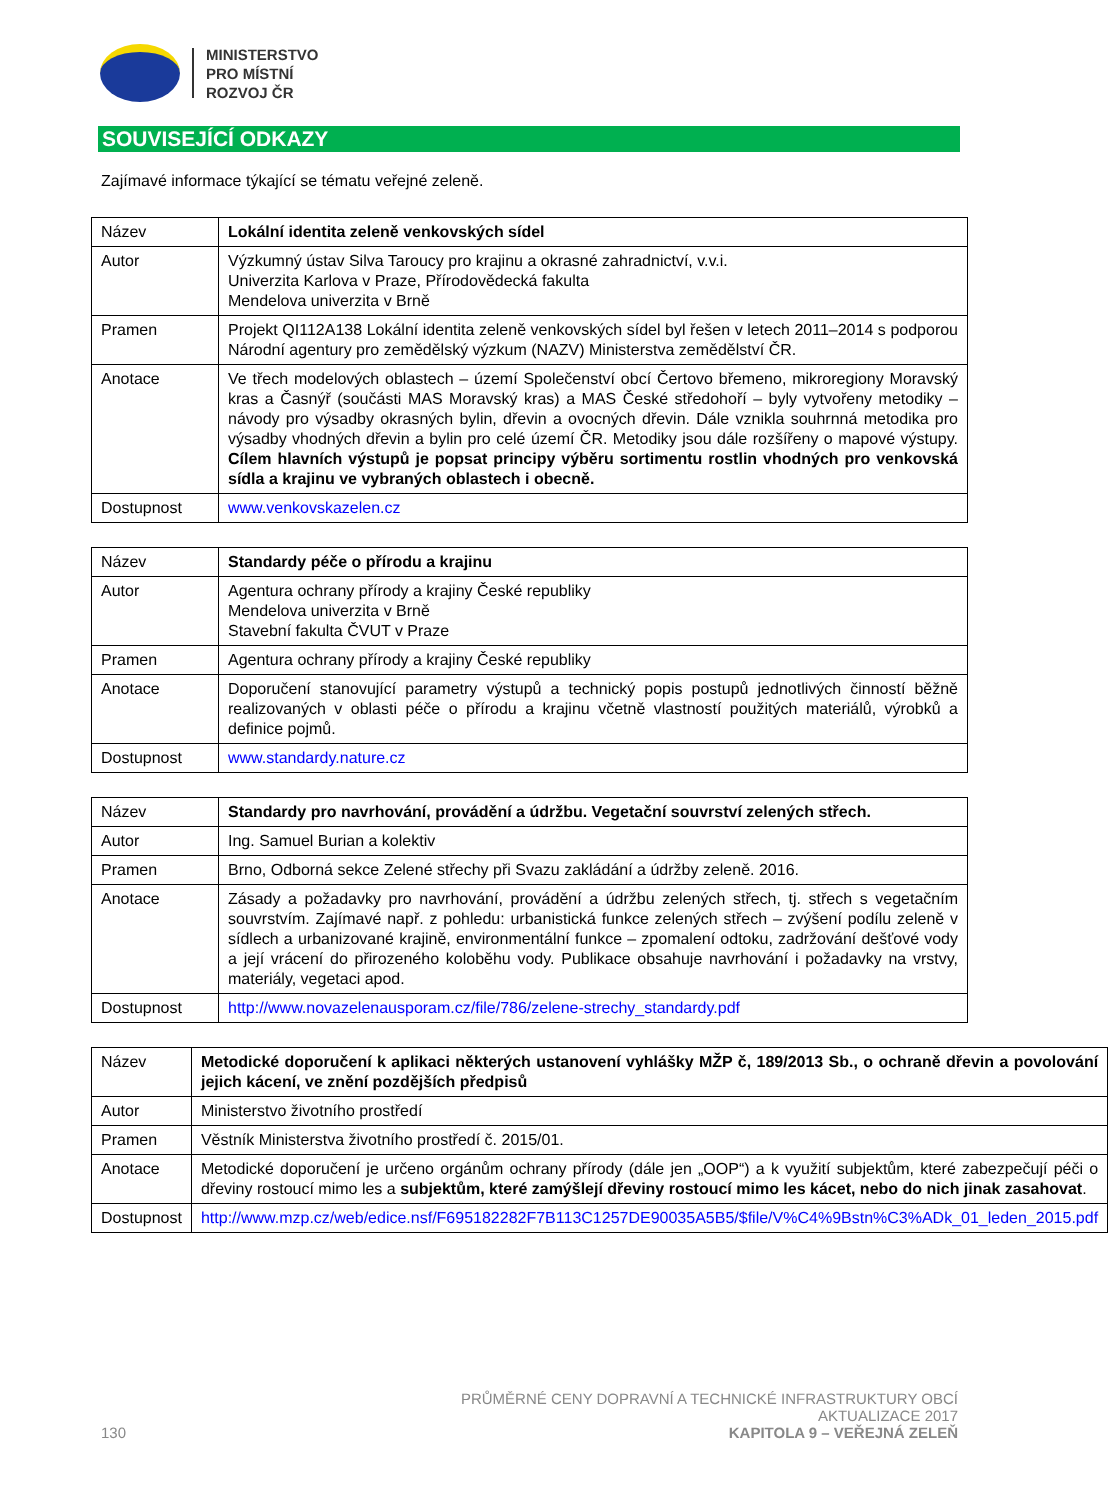MINISTERSTVO
PRO MÍSTNÍ
ROZVOJ ČR
SOUVISEJÍCÍ ODKAZY
Zajímavé informace týkající se tématu veřejné zeleně.
| Název | Lokální identita zeleně venkovských sídel |
| Autor | Výzkumný ústav Silva Taroucy pro krajinu a okrasné zahradnictví, v.v.i. Univerzita Karlova v Praze, Přírodovědecká fakulta Mendelova univerzita v Brně |
| Pramen | Projekt QI112A138 Lokální identita zeleně venkovských sídel byl řešen v letech 2011–2014 s podporou Národní agentury pro zemědělský výzkum (NAZV) Ministerstva zemědělství ČR. |
| Anotace | Ve třech modelových oblastech – území Společenství obcí Čertovo břemeno, mikroregiony Moravský kras a Časnýř (součásti MAS Moravský kras) a MAS České středohoří – byly vytvořeny metodiky – návody pro výsadby okrasných bylin, dřevin a ovocných dřevin. Dále vznikla souhrnná metodika pro výsadby vhodných dřevin a bylin pro celé území ČR. Metodiky jsou dále rozšířeny o mapové výstupy. Cílem hlavních výstupů je popsat principy výběru sortimentu rostlin vhodných pro venkovská sídla a krajinu ve vybraných oblastech i obecně. |
| Dostupnost | www.venkovskazelen.cz |
| Název | Standardy péče o přírodu a krajinu |
| Autor | Agentura ochrany přírody a krajiny České republiky Mendelova univerzita v Brně Stavební fakulta ČVUT v Praze |
| Pramen | Agentura ochrany přírody a krajiny České republiky |
| Anotace | Doporučení stanovující parametry výstupů a technický popis postupů jednotlivých činností běžně realizovaných v oblasti péče o přírodu a krajinu včetně vlastností použitých materiálů, výrobků a definice pojmů. |
| Dostupnost | www.standardy.nature.cz |
| Název | Standardy pro navrhování, provádění a údržbu. Vegetační souvrství zelených střech. |
| Autor | Ing. Samuel Burian a kolektiv |
| Pramen | Brno, Odborná sekce Zelené střechy při Svazu zakládání a údržby zeleně. 2016. |
| Anotace | Zásady a požadavky pro navrhování, provádění a údržbu zelených střech, tj. střech s vegetačním souvrstvím. Zajímavé např. z pohledu: urbanistická funkce zelených střech – zvýšení podílu zeleně v sídlech a urbanizované krajině, environmentální funkce – zpomalení odtoku, zadržování dešťové vody a její vrácení do přirozeného koloběhu vody. Publikace obsahuje navrhování i požadavky na vrstvy, materiály, vegetaci apod. |
| Dostupnost | http://www.novazelenausporam.cz/file/786/zelene-strechy_standardy.pdf |
| Název | Metodické doporučení k aplikaci některých ustanovení vyhlášky MŽP č, 189/2013 Sb., o ochraně dřevin a povolování jejich kácení, ve znění pozdějších předpisů |
| Autor | Ministerstvo životního prostředí |
| Pramen | Věstník Ministerstva životního prostředí č. 2015/01. |
| Anotace | Metodické doporučení je určeno orgánům ochrany přírody (dále jen „OOP“) a k využití subjektům, které zabezpečují péči o dřeviny rostoucí mimo les a subjektům, které zamýšlejí dřeviny rostoucí mimo les kácet, nebo do nich jinak zasahovat . |
| Dostupnost | http://www.mzp.cz/web/edice.nsf/F695182282F7B113C1257DE90035A5B5/$file/V%C4%9Bstn%C3%ADk_01_leden_2015.pdf |
130
PRŮMĚRNÉ CENY DOPRAVNÍ A TECHNICKÉ INFRASTRUKTURY OBCÍ
AKTUALIZACE 2017
KAPITOLA 9 – VEŘEJNÁ ZELEŇ